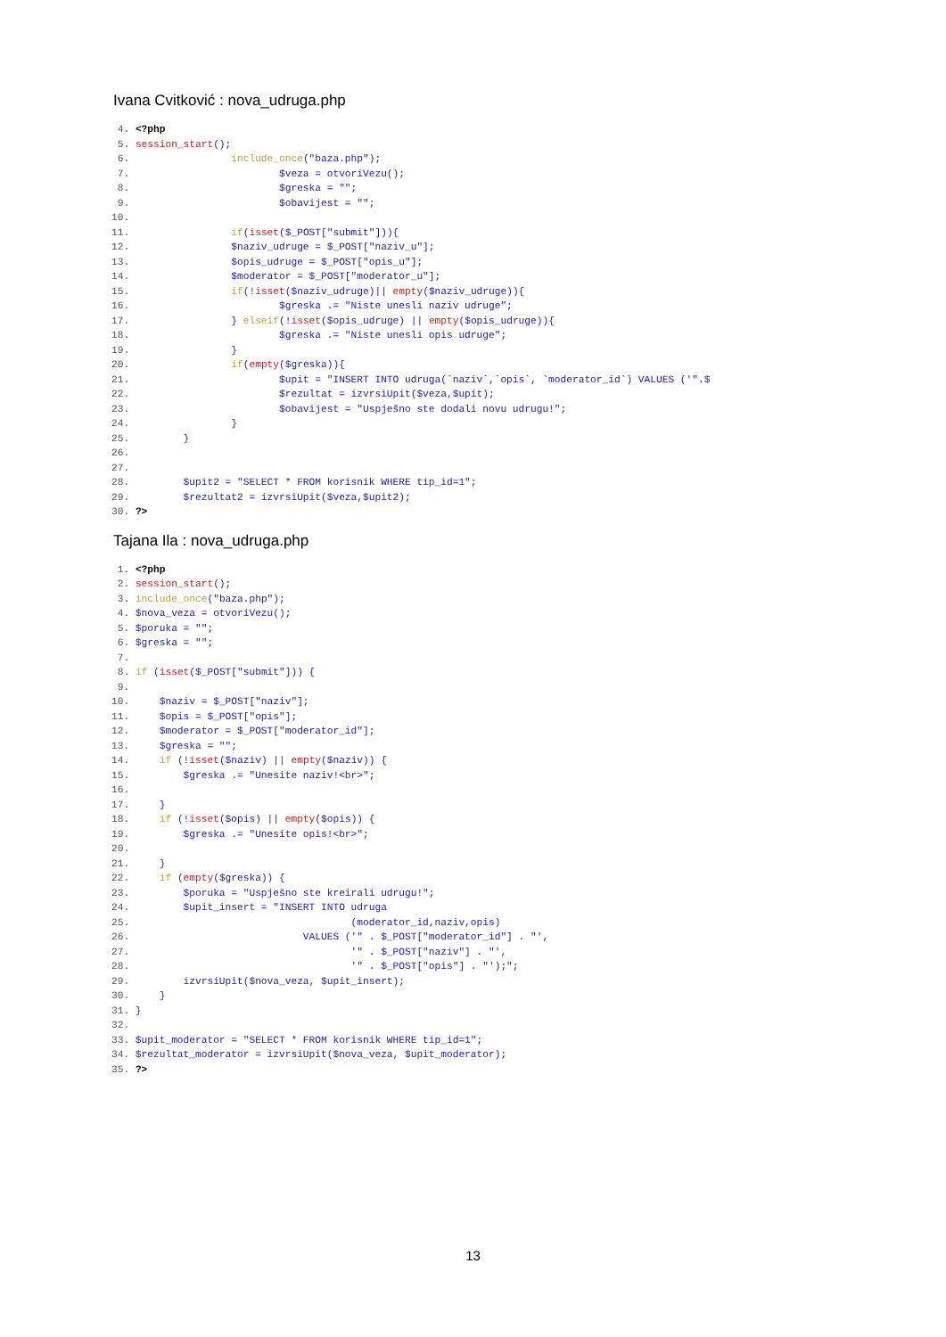Ivana Cvitković : nova_udruga.php
 4. <?php
 5. session_start();
 6.                 include_once("baza.php");
 7.                         $veza = otvoriVezu();
 8.                         $greska = "";
 9.                         $obavijest = "";
10.
11.                 if(isset($_POST["submit"])){
12.                 $naziv_udruge = $_POST["naziv_u"];
13.                 $opis_udruge = $_POST["opis_u"];
14.                 $moderator = $_POST["moderator_u"];
15.                 if(!isset($naziv_udruge)|| empty($naziv_udruge)){
16.                         $greska .= "Niste unesli naziv udruge";
17.                 } elseif(!isset($opis_udruge) || empty($opis_udruge)){
18.                         $greska .= "Niste unesli opis udruge";
19.                 }
20.                 if(empty($greska)){
21.                         $upit = "INSERT INTO udruga(`naziv`,`opis`, `moderator_id`) VALUES ('".$
22.                         $rezultat = izvrsiUpit($veza,$upit);
23.                         $obavijest = "Uspješno ste dodali novu udrugu!";
24.                 }
25.         }
26.
27.
28.         $upit2 = "SELECT * FROM korisnik WHERE tip_id=1";
29.         $rezultat2 = izvrsiUpit($veza,$upit2);
30. ?>
Tajana Ila : nova_udruga.php
 1. <?php
 2. session_start();
 3. include_once("baza.php");
 4. $nova_veza = otvoriVezu();
 5. $poruka = "";
 6. $greska = "";
 7.
 8. if (isset($_POST["submit"])) {
 9.
10.     $naziv = $_POST["naziv"];
11.     $opis = $_POST["opis"];
12.     $moderator = $_POST["moderator_id"];
13.     $greska = "";
14.     if (!isset($naziv) || empty($naziv)) {
15.         $greska .= "Unesite naziv!<br>";
16.
17.     }
18.     if (!isset($opis) || empty($opis)) {
19.         $greska .= "Unesite opis!<br>";
20.
21.     }
22.     if (empty($greska)) {
23.         $poruka = "Uspješno ste kreirali udrugu!";
24.         $upit_insert = "INSERT INTO udruga
25.                                     (moderator_id,naziv,opis)
26.                             VALUES ('" . $_POST["moderator_id"] . "',
27.                                     '" . $_POST["naziv"] . "',
28.                                     '" . $_POST["opis"] . "');";
29.         izvrsiUpit($nova_veza, $upit_insert);
30.     }
31. }
32.
33. $upit_moderator = "SELECT * FROM korisnik WHERE tip_id=1";
34. $rezultat_moderator = izvrsiUpit($nova_veza, $upit_moderator);
35. ?>
13